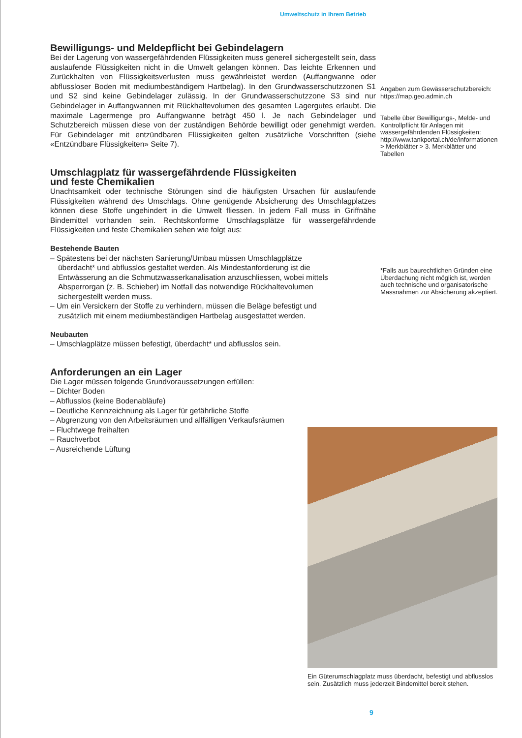Umweltschutz in Ihrem Betrieb
Bewilligungs- und Meldepflicht bei Gebindelagern
Bei der Lagerung von wassergefährdenden Flüssigkeiten muss generell sichergestellt sein, dass auslaufende Flüssigkeiten nicht in die Umwelt gelangen können. Das leichte Erkennen und Zurückhalten von Flüssigkeitsverlusten muss gewährleistet werden (Auffangwanne oder abflussloser Boden mit mediumbeständigem Hartbelag). In den Grundwasserschutzzonen S1 und S2 sind keine Gebindelager zulässig. In der Grundwasserschutzzone S3 sind nur Gebindelager in Auffangwannen mit Rückhaltevolumen des gesamten Lagergutes erlaubt. Die maximale Lagermenge pro Auffangwanne beträgt 450 l. Je nach Gebindelager und Schutzbereich müssen diese von der zuständigen Behörde bewilligt oder genehmigt werden. Für Gebindelager mit entzündbaren Flüssigkeiten gelten zusätzliche Vorschriften (siehe «Entzündbare Flüssigkeiten» Seite 7).
Umschlagplatz für wassergefährdende Flüssigkeiten
und feste Chemikalien
Unachtsamkeit oder technische Störungen sind die häufigsten Ursachen für auslaufende Flüssigkeiten während des Umschlags. Ohne genügende Absicherung des Umschlagplatzes können diese Stoffe ungehindert in die Umwelt fliessen. In jedem Fall muss in Griffnähe Bindemittel vorhanden sein. Rechtskonforme Umschlagsplätze für wassergefährdende Flüssigkeiten und feste Chemikalien sehen wie folgt aus:
Bestehende Bauten
– Spätestens bei der nächsten Sanierung/Umbau müssen Umschlagplätze überdacht* und abflusslos gestaltet werden. Als Mindestanforderung ist die Entwässerung an die Schmutzwasserkanalisation anzuschliessen, wobei mittels Absperrorgan (z. B. Schieber) im Notfall das notwendige Rückhaltevolumen sichergestellt werden muss.
– Um ein Versickern der Stoffe zu verhindern, müssen die Beläge befestigt und zusätzlich mit einem mediumbeständigen Hartbelag ausgestattet werden.
Neubauten
– Umschlagplätze müssen befestigt, überdacht* und abflusslos sein.
Anforderungen an ein Lager
Die Lager müssen folgende Grundvoraussetzungen erfüllen:
– Dichter Boden
– Abflusslos (keine Bodenabläufe)
– Deutliche Kennzeichnung als Lager für gefährliche Stoffe
– Abgrenzung von den Arbeitsräumen und allfälligen Verkaufsräumen
– Fluchtwege freihalten
– Rauchverbot
– Ausreichende Lüftung
Angaben zum Gewässerschutzbereich: https://map.geo.admin.ch
Tabelle über Bewilligungs-, Melde- und Kontrollpflicht für Anlagen mit wassergefährdenden Flüssigkeiten: http://www.tankportal.ch/de/informationen > Merkblätter > 3. Merkblätter und Tabellen
*Falls aus baurechtlichen Gründen eine Überdachung nicht möglich ist, werden auch technische und organisatorische Massnahmen zur Absicherung akzeptiert.
Ein Güterumschlagplatz muss überdacht, befestigt und abflusslos sein. Zusätzlich muss jederzeit Bindemittel bereit stehen.
9